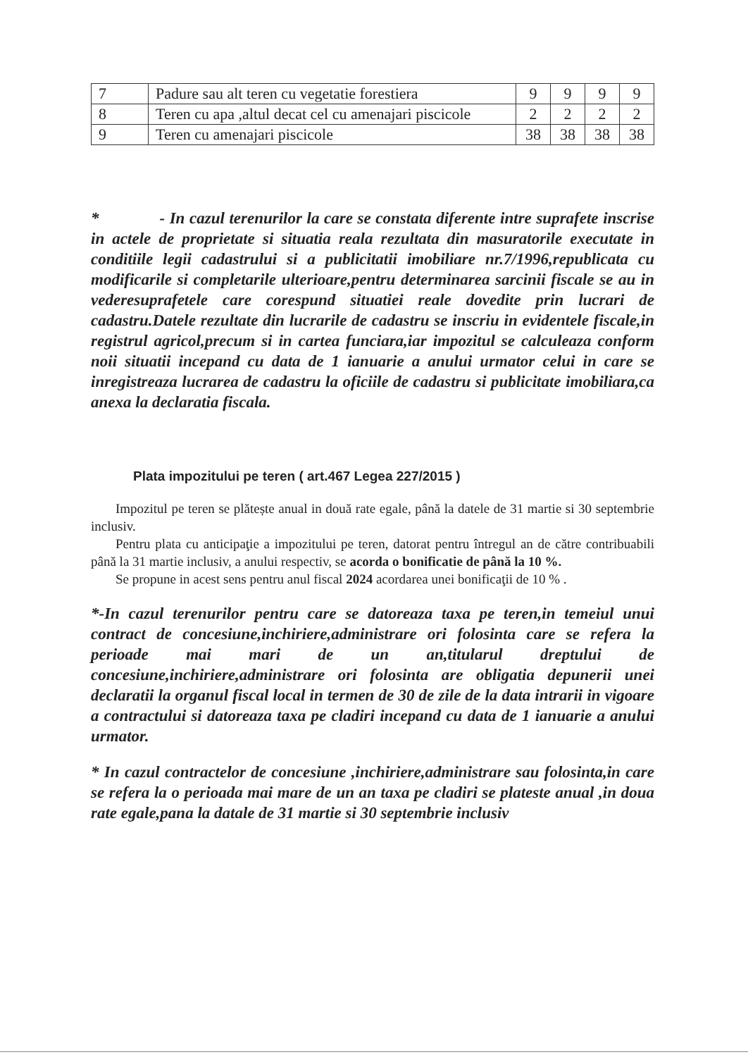| 7 | Padure sau alt teren cu vegetatie forestiera | 9 | 9 | 9 | 9 |
| 8 | Teren cu apa ,altul decat cel cu amenajari piscicole | 2 | 2 | 2 | 2 |
| 9 | Teren cu amenajari piscicole | 38 | 38 | 38 | 38 |
* - In cazul terenurilor la care se constata diferente intre suprafete inscrise in actele de proprietate si situatia reala rezultata din masuratorile executate in conditiile legii cadastrului si a publicitatii imobiliare nr.7/1996,republicata cu modificarile si completarile ulterioare,pentru determinarea sarcinii fiscale se au in vederesuprafetele care corespund situatiei reale dovedite prin lucrari de cadastru.Datele rezultate din lucrarile de cadastru se inscriu in evidentele fiscale,in registrul agricol,precum si in cartea funciara,iar impozitul se calculeaza conform noii situatii incepand cu data de 1 ianuarie a anului urmator celui in care se inregistreaza lucrarea de cadastru la oficiile de cadastru si publicitate imobiliara,ca anexa la declaratia fiscala.
Plata impozitului pe teren ( art.467 Legea 227/2015 )
Impozitul pe teren se plătește anual in două rate egale, până la datele de 31 martie si 30 septembrie inclusiv.
Pentru plata cu anticipaţie a impozitului pe teren, datorat pentru întregul an de către contribuabili până la 31 martie inclusiv, a anului respectiv, se acorda o bonificatie de până la 10 %.
Se propune in acest sens pentru anul fiscal 2024 acordarea unei bonificaţii de 10 % .
*-In cazul terenurilor pentru care se datoreaza taxa pe teren,in temeiul unui contract de concesiune,inchiriere,administrare ori folosinta care se refera la perioade mai mari de un an,titularul dreptului de concesiune,inchiriere,administrare ori folosinta are obligatia depunerii unei declaratii la organul fiscal local in termen de 30 de zile de la data intrarii in vigoare a contractului si datoreaza taxa pe cladiri incepand cu data de 1 ianuarie a anului urmator.
* In cazul contractelor de concesiune ,inchiriere,administrare sau folosinta,in care se refera la o perioada mai mare de un an taxa pe cladiri se plateste anual ,in doua rate egale,pana la datale de 31 martie si 30 septembrie inclusiv